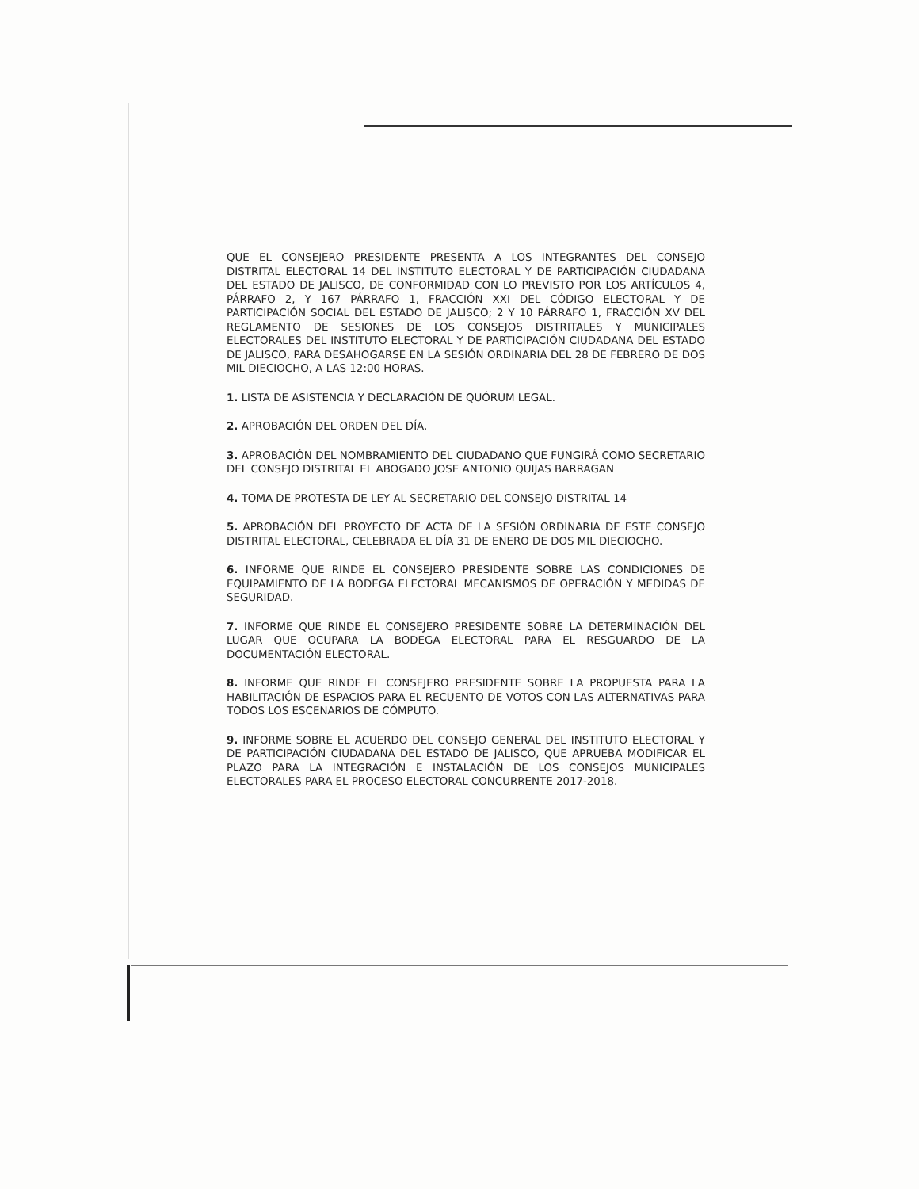QUE EL CONSEJERO PRESIDENTE PRESENTA A LOS INTEGRANTES DEL CONSEJO DISTRITAL ELECTORAL 14 DEL INSTITUTO ELECTORAL Y DE PARTICIPACIÓN CIUDADANA DEL ESTADO DE JALISCO, DE CONFORMIDAD CON LO PREVISTO POR LOS ARTÍCULOS 4, PÁRRAFO 2, Y 167 PÁRRAFO 1, FRACCIÓN XXI DEL CÓDIGO ELECTORAL Y DE PARTICIPACIÓN SOCIAL DEL ESTADO DE JALISCO; 2 Y 10 PÁRRAFO 1, FRACCIÓN XV DEL REGLAMENTO DE SESIONES DE LOS CONSEJOS DISTRITALES Y MUNICIPALES ELECTORALES DEL INSTITUTO ELECTORAL Y DE PARTICIPACIÓN CIUDADANA DEL ESTADO DE JALISCO, PARA DESAHOGARSE EN LA SESIÓN ORDINARIA DEL 28 DE FEBRERO DE DOS MIL DIECIOCHO, A LAS 12:00 HORAS.
1. LISTA DE ASISTENCIA Y DECLARACIÓN DE QUÓRUM LEGAL.
2. APROBACIÓN DEL ORDEN DEL DÍA.
3. APROBACIÓN DEL NOMBRAMIENTO DEL CIUDADANO QUE FUNGIRÁ COMO SECRETARIO DEL CONSEJO DISTRITAL EL ABOGADO JOSE ANTONIO QUIJAS BARRAGAN
4. TOMA DE PROTESTA DE LEY AL SECRETARIO DEL CONSEJO DISTRITAL 14
5. APROBACIÓN DEL PROYECTO DE ACTA DE LA SESIÓN ORDINARIA DE ESTE CONSEJO DISTRITAL ELECTORAL, CELEBRADA EL DÍA 31 DE ENERO DE DOS MIL DIECIOCHO.
6. INFORME QUE RINDE EL CONSEJERO PRESIDENTE SOBRE LAS CONDICIONES DE EQUIPAMIENTO DE LA BODEGA ELECTORAL MECANISMOS DE OPERACIÓN Y MEDIDAS DE SEGURIDAD.
7. INFORME QUE RINDE EL CONSEJERO PRESIDENTE SOBRE LA DETERMINACIÓN DEL LUGAR QUE OCUPARA LA BODEGA ELECTORAL PARA EL RESGUARDO DE LA DOCUMENTACIÓN ELECTORAL.
8. INFORME QUE RINDE EL CONSEJERO PRESIDENTE SOBRE LA PROPUESTA PARA LA HABILITACIÓN DE ESPACIOS PARA EL RECUENTO DE VOTOS CON LAS ALTERNATIVAS PARA TODOS LOS ESCENARIOS DE CÓMPUTO.
9. INFORME SOBRE EL ACUERDO DEL CONSEJO GENERAL DEL INSTITUTO ELECTORAL Y DE PARTICIPACIÓN CIUDADANA DEL ESTADO DE JALISCO, QUE APRUEBA MODIFICAR EL PLAZO PARA LA INTEGRACIÓN E INSTALACIÓN DE LOS CONSEJOS MUNICIPALES ELECTORALES PARA EL PROCESO ELECTORAL CONCURRENTE 2017-2018.